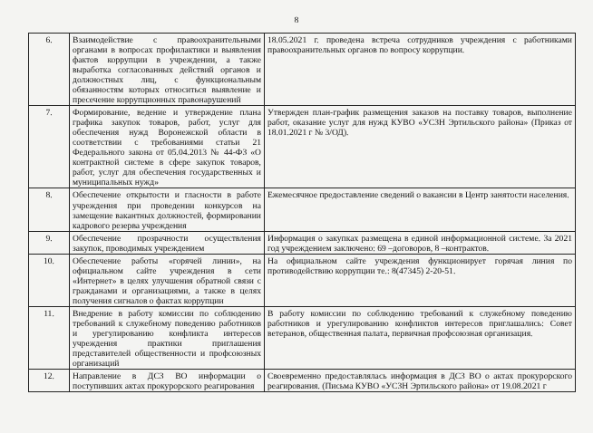8
| 6. | Взаимодействие с правоохранительными органами в вопросах профилактики и выявления фактов коррупции в учреждении, а также выработка согласованных действий органов и должностных лиц, с функциональным обязанностям которых относиться выявление и пресечение коррупционных правонарушений | 18.05.2021 г. проведена встреча сотрудников учреждения с работниками правоохранительных органов по вопросу коррупции. |
| 7. | Формирование, ведение и утверждение плана графика закупок товаров, работ, услуг для обеспечения нужд Воронежской области в соответствии с требованиями статьи 21 Федерального закона от 05.04.2013 № 44-ФЗ «О контрактной системе в сфере закупок товаров, работ, услуг для обеспечения государственных и муниципальных нужд» | Утвержден план-график размещения заказов на поставку товаров, выполнение работ, оказание услуг для нужд КУВО «УСЗН Эртильского района» (Приказ от 18.01.2021 г № 3/ОД). |
| 8. | Обеспечение открытости и гласности в работе учреждения при проведении конкурсов на замещение вакантных должностей, формировании кадрового резерва учреждения | Ежемесячное предоставление сведений о вакансии в Центр занятости населения. |
| 9. | Обеспечение прозрачности осуществления закупок, проводимых учреждением | Информация о закупках размещена в единой информационной системе. За 2021 год учреждением заключено: 69 –договоров, 8 –контрактов. |
| 10. | Обеспечение работы «горячей линии», на официальном сайте учреждения в сети «Интернет» в целях улучшения обратной связи с гражданами и организациями, а также в целях получения сигналов о фактах коррупции | На официальном сайте учреждения функционирует горячая линия по противодействию коррупции те.: 8(47345) 2-20-51. |
| 11. | Внедрение в работу комиссии по соблюдению требований к служебному поведению работников и урегулированию конфликта интересов учреждения практики приглашения представителей общественности и профсоюзных организаций | В работу комиссии по соблюдению требований к служебному поведению работников и урегулированию конфликтов интересов приглашались: Совет ветеранов, общественная палата, первичная профсоюзная организация. |
| 12. | Направление в ДСЗ ВО информации о поступивших актах прокурорского реагирования | Своевременно предоставлялась информация в ДСЗ ВО о актах прокурорского реагирования. (Письма КУВО «УСЗН Эртильского района» от 19.08.2021 г |